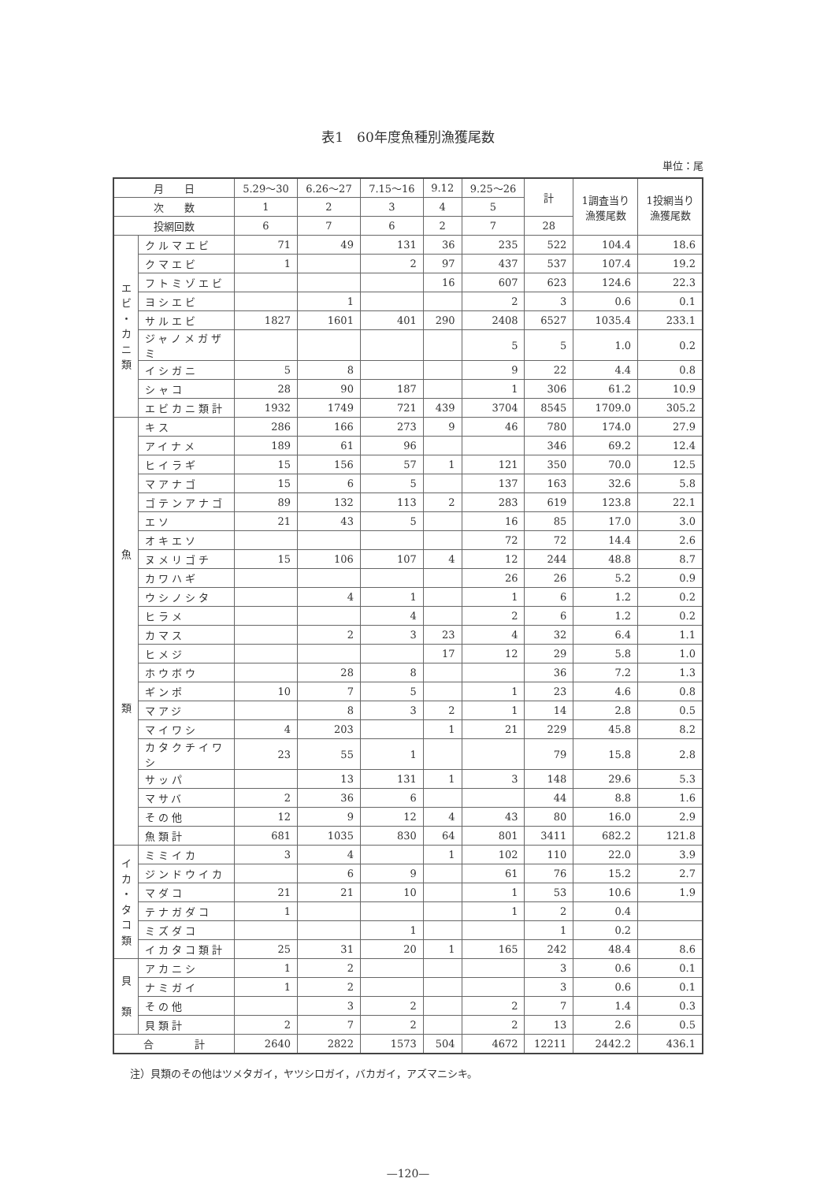表1　60年度魚種別漁獲尾数
単位：尾
| 月 日 | | 5.29〜30 | 6.26〜27 | 7.15〜16 | 9.12 | 9.25〜26 | 計 | 1調査当り 漁獲尾数 | 1投網当り 漁獲尾数 |
| --- | --- | --- | --- | --- | --- | --- | --- | --- | --- |
| 次 数 | | 1 | 2 | 3 | 4 | 5 | | | |
| 投網回数 | | 6 | 7 | 6 | 2 | 7 | 28 | | |
| エ ビ ・ カ ニ 類 | クルマエビ | 71 | 49 | 131 | 36 | 235 | 522 | 104.4 | 18.6 |
| | クマエビ | 1 | | 2 | 97 | 437 | 537 | 107.4 | 19.2 |
| | フトミゾエビ | | | | 16 | 607 | 623 | 124.6 | 22.3 |
| | ヨシエビ | | 1 | | | 2 | 3 | 0.6 | 0.1 |
| | サルエビ | 1827 | 1601 | 401 | 290 | 2408 | 6527 | 1035.4 | 233.1 |
| | ジャノメガザミ | | | | | 5 | 5 | 1.0 | 0.2 |
| | イシガニ | 5 | 8 | | | 9 | 22 | 4.4 | 0.8 |
| | シャコ | 28 | 90 | 187 | | 1 | 306 | 61.2 | 10.9 |
| | エビカニ類計 | 1932 | 1749 | 721 | 439 | 3704 | 8545 | 1709.0 | 305.2 |
| 魚 類 | キス | 286 | 166 | 273 | 9 | 46 | 780 | 174.0 | 27.9 |
| | アイナメ | 189 | 61 | 96 | | | 346 | 69.2 | 12.4 |
| | ヒイラギ | 15 | 156 | 57 | 1 | 121 | 350 | 70.0 | 12.5 |
| | マアナゴ | 15 | 6 | 5 | | 137 | 163 | 32.6 | 5.8 |
| | ゴテンアナゴ | 89 | 132 | 113 | 2 | 283 | 619 | 123.8 | 22.1 |
| | エソ | 21 | 43 | 5 | | 16 | 85 | 17.0 | 3.0 |
| | オキエソ | | | | | 72 | 72 | 14.4 | 2.6 |
| | ヌメリゴチ | 15 | 106 | 107 | 4 | 12 | 244 | 48.8 | 8.7 |
| | カワハギ | | | | | 26 | 26 | 5.2 | 0.9 |
| | ウシノシタ | | 4 | 1 | | 1 | 6 | 1.2 | 0.2 |
| | ヒラメ | | | 4 | | 2 | 6 | 1.2 | 0.2 |
| | カマス | | 2 | 3 | 23 | 4 | 32 | 6.4 | 1.1 |
| | ヒメジ | | | | 17 | 12 | 29 | 5.8 | 1.0 |
| | ホウボウ | | 28 | 8 | | | 36 | 7.2 | 1.3 |
| | ギンポ | 10 | 7 | 5 | | 1 | 23 | 4.6 | 0.8 |
| | マアジ | | 8 | 3 | 2 | 1 | 14 | 2.8 | 0.5 |
| | マイワシ | 4 | 203 | | 1 | 21 | 229 | 45.8 | 8.2 |
| | カタクチイワシ | 23 | 55 | 1 | | | 79 | 15.8 | 2.8 |
| | サッパ | | 13 | 131 | 1 | 3 | 148 | 29.6 | 5.3 |
| | マサバ | 2 | 36 | 6 | | | 44 | 8.8 | 1.6 |
| | その他 | 12 | 9 | 12 | 4 | 43 | 80 | 16.0 | 2.9 |
| | 魚類計 | 681 | 1035 | 830 | 64 | 801 | 3411 | 682.2 | 121.8 |
| イ カ ・ タ コ 類 | ミミイカ | 3 | 4 | | 1 | 102 | 110 | 22.0 | 3.9 |
| | ジンドウイカ | | 6 | 9 | | 61 | 76 | 15.2 | 2.7 |
| | マダコ | 21 | 21 | 10 | | 1 | 53 | 10.6 | 1.9 |
| | テナガダコ | 1 | | | | 1 | 2 | 0.4 | |
| | ミズダコ | | | 1 | | | 1 | 0.2 | |
| | イカタコ類計 | 25 | 31 | 20 | 1 | 165 | 242 | 48.4 | 8.6 |
| 貝 類 | アカニシ | 1 | 2 | | | | 3 | 0.6 | 0.1 |
| | ナミガイ | 1 | 2 | | | | 3 | 0.6 | 0.1 |
| | その他 | | 3 | 2 | | 2 | 7 | 1.4 | 0.3 |
| | 貝類計 | 2 | 7 | 2 | | 2 | 13 | 2.6 | 0.5 |
| 合 計 | | 2640 | 2822 | 1573 | 504 | 4672 | 12211 | 2442.2 | 436.1 |
注）貝類のその他はツメタガイ，ヤツシロガイ，バカガイ，アズマニシキ。
—120—